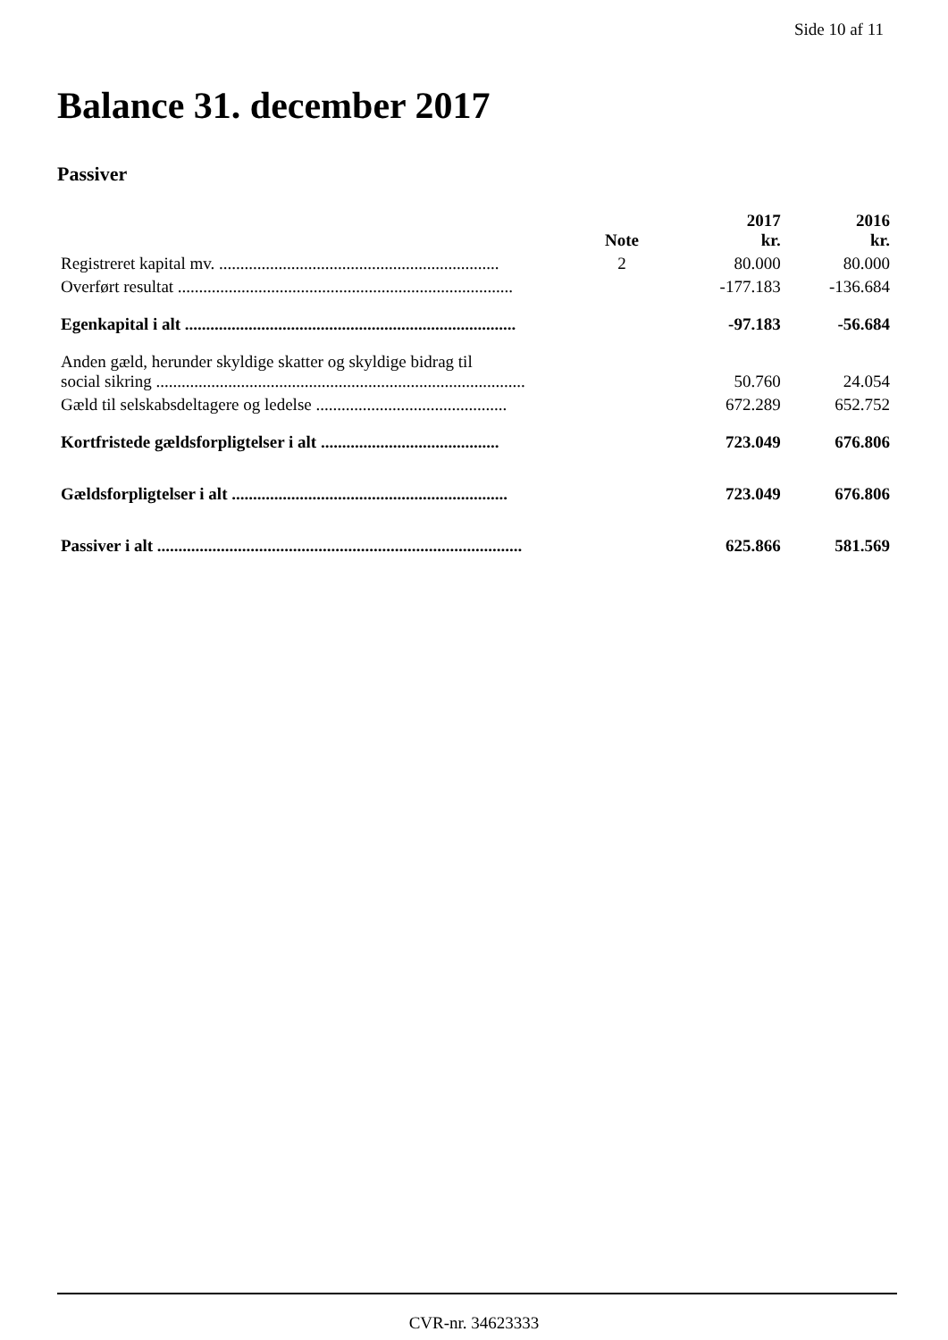Side 10 af 11
Balance 31. december 2017
Passiver
| | Note | 2017 kr. | 2016 kr. |
| --- | --- | --- | --- |
| Registreret kapital mv. .................................................................. | 2 | 80.000 | 80.000 |
| Overført resultat ............................................................................... | | -177.183 | -136.684 |
| Egenkapital i alt .............................................................................. | | -97.183 | -56.684 |
| Anden gæld, herunder skyldige skatter og skyldige bidrag til social sikring ....................................................................................... | | 50.760 | 24.054 |
| Gæld til selskabsdeltagere og ledelse ............................................. | | 672.289 | 652.752 |
| Kortfristede gældsforpligtelser i alt .......................................... | | 723.049 | 676.806 |
| Gældsforpligtelser i alt ................................................................. | | 723.049 | 676.806 |
| Passiver i alt ...................................................................................... | | 625.866 | 581.569 |
CVR-nr. 34623333